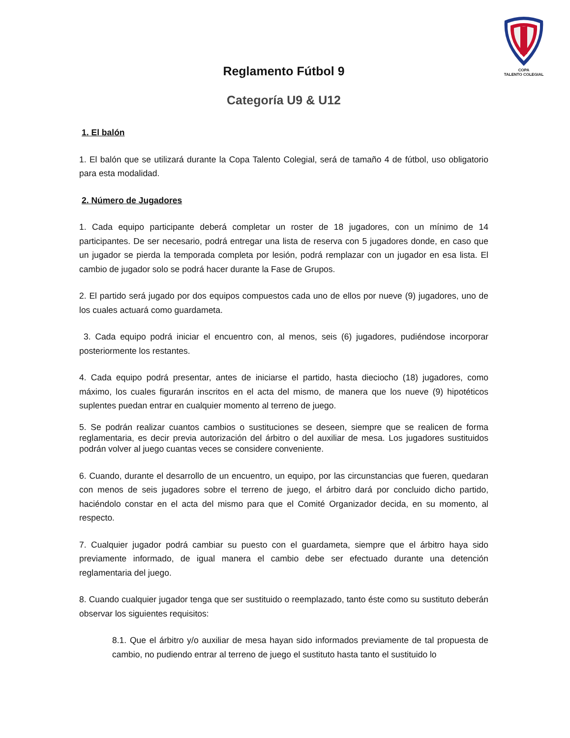COPA
TALENTO COLEGIAL
Reglamento Fútbol 9
Categoría U9 & U12
1. El balón
1. El balón que se utilizará durante la Copa Talento Colegial, será de tamaño 4 de fútbol, uso obligatorio para esta modalidad.
2. Número de Jugadores
1. Cada equipo participante deberá completar un roster de 18 jugadores, con un mínimo de 14 participantes. De ser necesario, podrá entregar una lista de reserva con 5 jugadores donde, en caso que un jugador se pierda la temporada completa por lesión, podrá remplazar con un jugador en esa lista. El cambio de jugador solo se podrá hacer durante la Fase de Grupos.
2. El partido será jugado por dos equipos compuestos cada uno de ellos por nueve (9) jugadores, uno de los cuales actuará como guardameta.
3. Cada equipo podrá iniciar el encuentro con, al menos, seis (6) jugadores, pudiéndose incorporar posteriormente los restantes.
4. Cada equipo podrá presentar, antes de iniciarse el partido, hasta dieciocho (18) jugadores, como máximo, los cuales figurarán inscritos en el acta del mismo, de manera que los nueve (9) hipotéticos suplentes puedan entrar en cualquier momento al terreno de juego.
5. Se podrán realizar cuantos cambios o sustituciones se deseen, siempre que se realicen de forma reglamentaria, es decir previa autorización del árbitro o del auxiliar de mesa. Los jugadores sustituidos podrán volver al juego cuantas veces se considere conveniente.
6. Cuando, durante el desarrollo de un encuentro, un equipo, por las circunstancias que fueren, quedaran con menos de seis jugadores sobre el terreno de juego, el árbitro dará por concluido dicho partido, haciéndolo constar en el acta del mismo para que el Comité Organizador decida, en su momento, al respecto.
7. Cualquier jugador podrá cambiar su puesto con el guardameta, siempre que el árbitro haya sido previamente informado, de igual manera el cambio debe ser efectuado durante una detención reglamentaria del juego.
8. Cuando cualquier jugador tenga que ser sustituido o reemplazado, tanto éste como su sustituto deberán observar los siguientes requisitos:
8.1. Que el árbitro y/o auxiliar de mesa hayan sido informados previamente de tal propuesta de cambio, no pudiendo entrar al terreno de juego el sustituto hasta tanto el sustituido lo